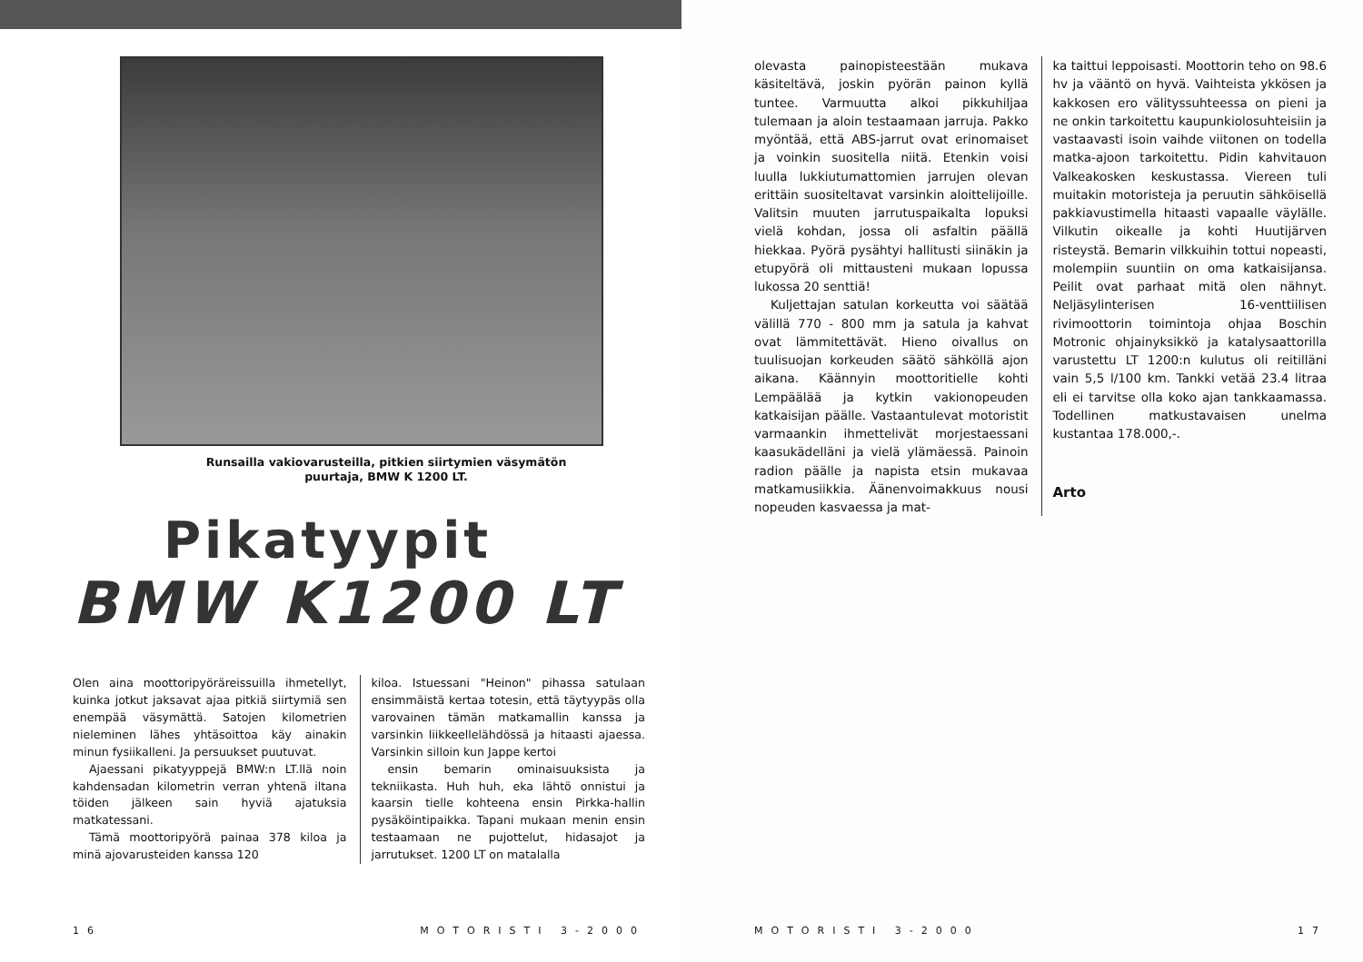Runsailla vakiovarusteilla, pitkien siirtymien väsymätön
puurtaja, BMW K 1200 LT.
Pikatyypit
BMW K1200 LT
Olen aina moottoripyöräreissuilla ihmetellyt, kuinka jotkut jaksavat ajaa pitkiä siirtymiä sen enempää väsymättä. Satojen kilometrien nieleminen lähes yhtäsoittoa käy ainakin minun fysiikalleni. Ja persuukset puutuvat.
Ajaessani pikatyyppejä BMW:n LT.llä noin kahdensadan kilometrin verran yhtenä iltana töiden jälkeen sain hyviä ajatuksia matkatessani.
Tämä moottoripyörä painaa 378 kiloa ja minä ajovarusteiden kanssa 120
kiloa. Istuessani "Heinon" pihassa satulaan ensimmäistä kertaa totesin, että täytyypäs olla varovainen tämän matkamallin kanssa ja varsinkin liikkeellelähdössä ja hitaasti ajaessa. Varsinkin silloin kun Jappe kertoi
ensin bemarin ominaisuuksista ja tekniikasta. Huh huh, eka lähtö onnistui ja kaarsin tielle kohteena ensin Pirkka-hallin pysäköintipaikka. Tapani mukaan menin ensin testaamaan ne pujottelut, hidasajot ja jarrutukset. 1200 LT on matalalla
16 MOTORISTI 3-2000
olevasta painopisteestään mukava käsiteltävä, joskin pyörän painon kyllä tuntee. Varmuutta alkoi pikkuhiljaa tulemaan ja aloin testaamaan jarruja. Pakko myöntää, että ABS-jarrut ovat erinomaiset ja voinkin suositella niitä. Etenkin voisi luulla lukkiutumattomien jarrujen olevan erittäin suositeltavat varsinkin aloittelijoille. Valitsin muuten jarrutuspaikalta lopuksi vielä kohdan, jossa oli asfaltin päällä hiekkaa. Pyörä pysähtyi hallitusti siinäkin ja etupyörä oli mittausteni mukaan lopussa lukossa 20 senttiä!
Kuljettajan satulan korkeutta voi säätää välillä 770 - 800 mm ja satula ja kahvat ovat lämmitettävät. Hieno oivallus on tuulisuojan korkeuden säätö sähköllä ajon aikana. Käännyin moottoritielle kohti Lempäälää ja kytkin vakionopeuden katkaisijan päälle. Vastaantulevat motoristit varmaankin ihmettelivät morjestaessani kaasukädelläni ja vielä ylämäessä. Painoin radion päälle ja napista etsin mukavaa matkamusiikkia. Äänenvoimakkuus nousi nopeuden kasvaessa ja mat-
ka taittui leppoisasti. Moottorin teho on 98.6 hv ja vääntö on hyvä. Vaihteista ykkösen ja kakkosen ero välityssuhteessa on pieni ja ne onkin tarkoitettu kaupunkiolosuhteisiin ja vastaavasti isoin vaihde viitonen on todella matka-ajoon tarkoitettu. Pidin kahvitauon Valkeakosken keskustassa. Viereen tuli muitakin motoristeja ja peruutin sähköisellä pakkiavustimella hitaasti vapaalle väylälle. Vilkutin oikealle ja kohti Huutijärven risteystä. Bemarin vilkkuihin tottui nopeasti, molempiin suuntiin on oma katkaisijansa. Peilit ovat parhaat mitä olen nähnyt. Neljäsylinterisen 16-venttiilisen rivimoottorin toimintoja ohjaa Boschin Motronic ohjainyksikkö ja katalysaattorilla varustettu LT 1200:n kulutus oli reitilläni vain 5,5 l/100 km. Tankki vetää 23.4 litraa eli ei tarvitse olla koko ajan tankkaamassa. Todellinen matkustavaisen unelma kustantaa 178.000,-.
Arto
MOTORISTI 3-2000 17